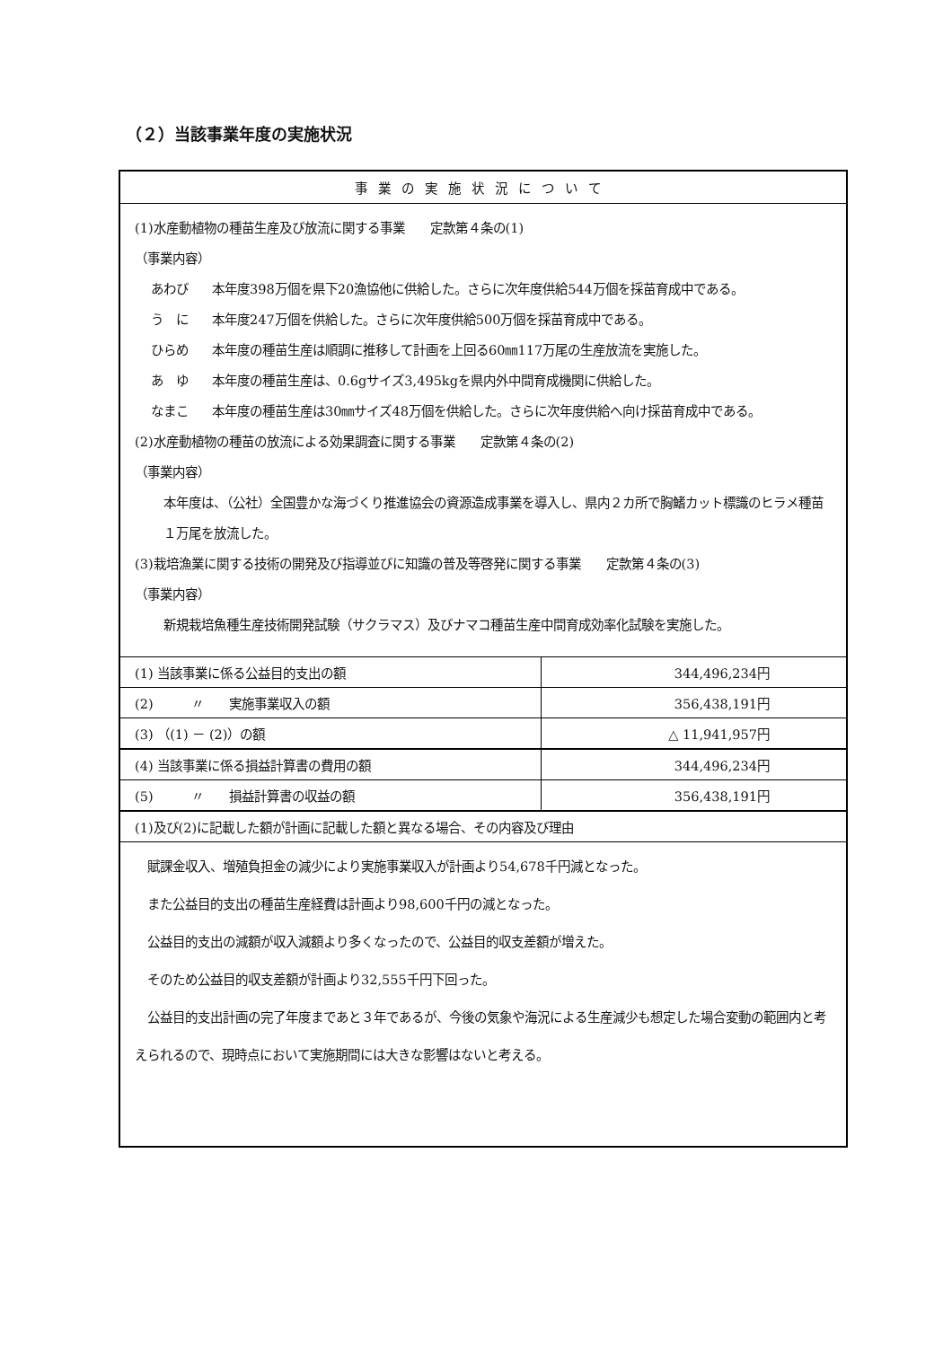（２）当該事業年度の実施状況
事業の実施状況について
(1)水産動植物の種苗生産及び放流に関する事業　　定款第４条の(1)
（事業内容）
あわび 本年度398万個を県下20漁協他に供給した。さらに次年度供給544万個を採苗育成中である。
う　に 本年度247万個を供給した。さらに次年度供給500万個を採苗育成中である。
ひらめ 本年度の種苗生産は順調に推移して計画を上回る60㎜117万尾の生産放流を実施した。
あ　ゆ 本年度の種苗生産は、0.6gサイズ3,495kgを県内外中間育成機関に供給した。
なまこ 本年度の種苗生産は30㎜サイズ48万個を供給した。さらに次年度供給へ向け採苗育成中である。
(2)水産動植物の種苗の放流による効果調査に関する事業　　定款第４条の(2)
（事業内容）
本年度は、（公社）全国豊かな海づくり推進協会の資源造成事業を導入し、県内２カ所で胸鰭カット標識のヒラメ種苗１万尾を放流した。
(3)栽培漁業に関する技術の開発及び指導並びに知識の普及等啓発に関する事業　　定款第４条の(3)
（事業内容）
新規栽培魚種生産技術開発試験（サクラマス）及びナマコ種苗生産中間育成効率化試験を実施した。
| (1) 当該事業に係る公益目的支出の額 | 344,496,234円 |
| (2) 〃 実施事業収入の額 | 356,438,191円 |
| (3) （(1) － (2)）の額 | △ 11,941,957円 |
| (4) 当該事業に係る損益計算書の費用の額 | 344,496,234円 |
| (5) 〃 損益計算書の収益の額 | 356,438,191円 |
(1)及び(2)に記載した額が計画に記載した額と異なる場合、その内容及び理由
　賦課金収入、増殖負担金の減少により実施事業収入が計画より54,678千円減となった。
　また公益目的支出の種苗生産経費は計画より98,600千円の減となった。
　公益目的支出の減額が収入減額より多くなったので、公益目的収支差額が増えた。
　そのため公益目的収支差額が計画より32,555千円下回った。
　公益目的支出計画の完了年度まであと３年であるが、今後の気象や海況による生産減少も想定した場合変動の範囲内と考えられるので、現時点において実施期間には大きな影響はないと考える。